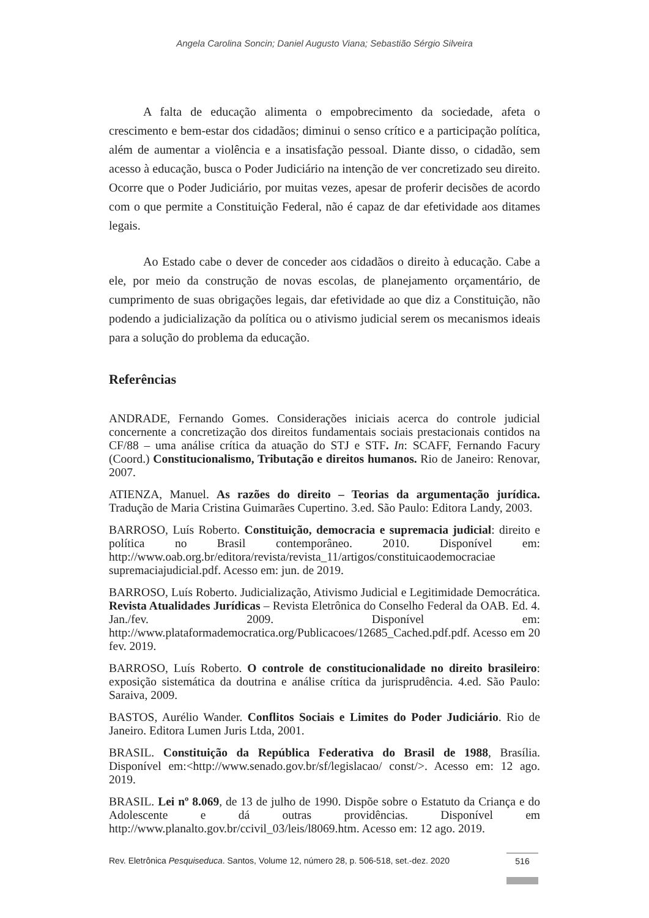Angela Carolina Soncin; Daniel Augusto Viana; Sebastião Sérgio Silveira
A falta de educação alimenta o empobrecimento da sociedade, afeta o crescimento e bem-estar dos cidadãos; diminui o senso crítico e a participação política, além de aumentar a violência e a insatisfação pessoal. Diante disso, o cidadão, sem acesso à educação, busca o Poder Judiciário na intenção de ver concretizado seu direito. Ocorre que o Poder Judiciário, por muitas vezes, apesar de proferir decisões de acordo com o que permite a Constituição Federal, não é capaz de dar efetividade aos ditames legais.
Ao Estado cabe o dever de conceder aos cidadãos o direito à educação. Cabe a ele, por meio da construção de novas escolas, de planejamento orçamentário, de cumprimento de suas obrigações legais, dar efetividade ao que diz a Constituição, não podendo a judicialização da política ou o ativismo judicial serem os mecanismos ideais para a solução do problema da educação.
Referências
ANDRADE, Fernando Gomes. Considerações iniciais acerca do controle judicial concernente a concretização dos direitos fundamentais sociais prestacionais contidos na CF/88 – uma análise crítica da atuação do STJ e STF. In: SCAFF, Fernando Facury (Coord.) Constitucionalismo, Tributação e direitos humanos. Rio de Janeiro: Renovar, 2007.
ATIENZA, Manuel. As razões do direito – Teorias da argumentação jurídica. Tradução de Maria Cristina Guimarães Cupertino. 3.ed. São Paulo: Editora Landy, 2003.
BARROSO, Luís Roberto. Constituição, democracia e supremacia judicial: direito e política no Brasil contemporâneo. 2010. Disponível em: http://www.oab.org.br/editora/revista/revista_11/artigos/constituicaodemocraciae supremaciajudicial.pdf. Acesso em: jun. de 2019.
BARROSO, Luís Roberto. Judicialização, Ativismo Judicial e Legitimidade Democrática. Revista Atualidades Jurídicas – Revista Eletrônica do Conselho Federal da OAB. Ed. 4. Jan./fev. 2009. Disponível em: http://www.plataformademocratica.org/Publicacoes/12685_Cached.pdf.pdf. Acesso em 20 fev. 2019.
BARROSO, Luís Roberto. O controle de constitucionalidade no direito brasileiro: exposição sistemática da doutrina e análise crítica da jurisprudência. 4.ed. São Paulo: Saraiva, 2009.
BASTOS, Aurélio Wander. Conflitos Sociais e Limites do Poder Judiciário. Rio de Janeiro. Editora Lumen Juris Ltda, 2001.
BRASIL. Constituição da República Federativa do Brasil de 1988, Brasília. Disponível em:<http://www.senado.gov.br/sf/legislacao/ const/>. Acesso em: 12 ago. 2019.
BRASIL. Lei nº 8.069, de 13 de julho de 1990. Dispõe sobre o Estatuto da Criança e do Adolescente e dá outras providências. Disponível em http://www.planalto.gov.br/ccivil_03/leis/l8069.htm. Acesso em: 12 ago. 2019.
Rev. Eletrônica Pesquiseduca. Santos, Volume 12, número 28, p. 506-518, set.-dez. 2020
516